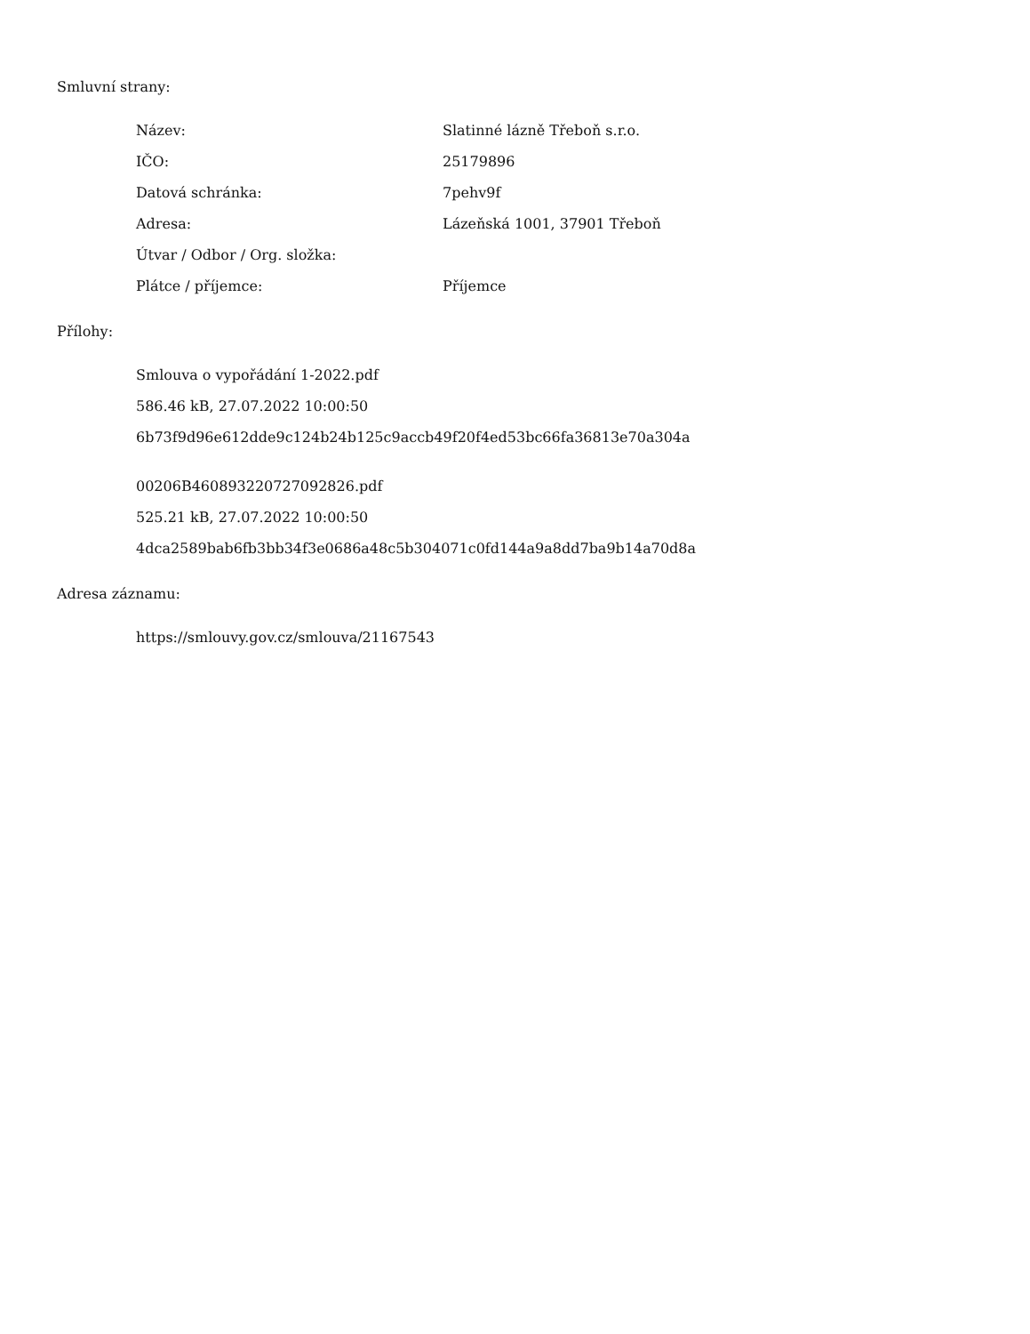Smluvní strany:
| Název: | Slatinné lázně Třeboň s.r.o. |
| IČO: | 25179896 |
| Datová schránka: | 7pehv9f |
| Adresa: | Lázeňská 1001, 37901 Třeboň |
| Útvar / Odbor / Org. složka: | |
| Plátce / příjemce: | Příjemce |
Přílohy:
Smlouva o vypořádání 1-2022.pdf
586.46 kB, 27.07.2022 10:00:50
6b73f9d96e612dde9c124b24b125c9accb49f20f4ed53bc66fa36813e70a304a
00206B460893220727092826.pdf
525.21 kB, 27.07.2022 10:00:50
4dca2589bab6fb3bb34f3e0686a48c5b304071c0fd144a9a8dd7ba9b14a70d8a
Adresa záznamu:
https://smlouvy.gov.cz/smlouva/21167543